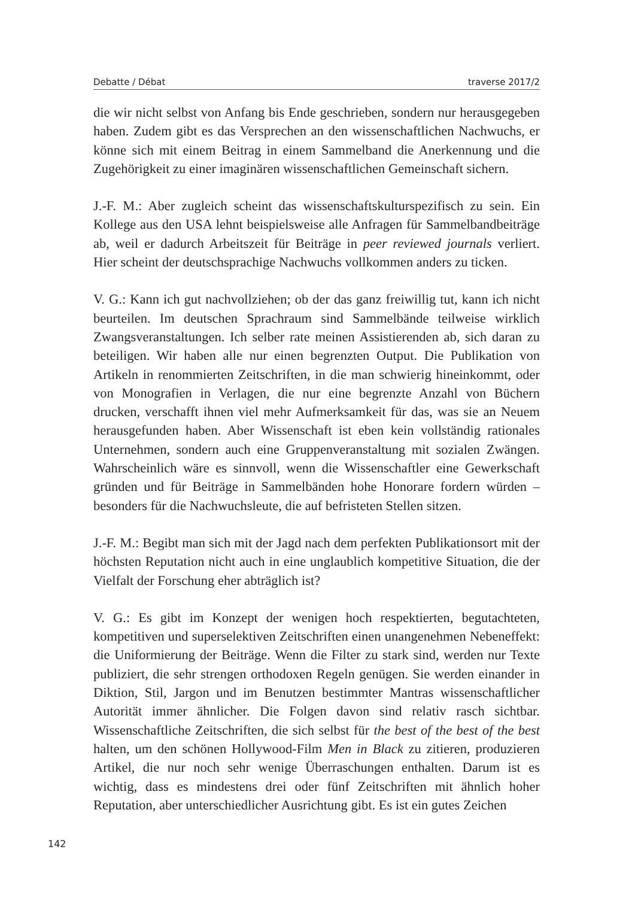Debatte / Débat traverse 2017/2
die wir nicht selbst von Anfang bis Ende geschrieben, sondern nur herausgegeben haben. Zudem gibt es das Versprechen an den wissenschaftlichen Nachwuchs, er könne sich mit einem Beitrag in einem Sammelband die Anerkennung und die Zugehörigkeit zu einer imaginären wissenschaftlichen Gemeinschaft sichern.
J.-F. M.: Aber zugleich scheint das wissenschaftskulturspezifisch zu sein. Ein Kollege aus den USA lehnt beispielsweise alle Anfragen für Sammelbandbeiträge ab, weil er dadurch Arbeitszeit für Beiträge in peer reviewed journals verliert. Hier scheint der deutschsprachige Nachwuchs vollkommen anders zu ticken.
V. G.: Kann ich gut nachvollziehen; ob der das ganz freiwillig tut, kann ich nicht beurteilen. Im deutschen Sprachraum sind Sammelbände teilweise wirklich Zwangsveranstaltungen. Ich selber rate meinen Assistierenden ab, sich daran zu beteiligen. Wir haben alle nur einen begrenzten Output. Die Publikation von Artikeln in renommierten Zeitschriften, in die man schwierig hineinkommt, oder von Monografien in Verlagen, die nur eine begrenzte Anzahl von Büchern drucken, verschafft ihnen viel mehr Aufmerksamkeit für das, was sie an Neuem herausgefunden haben. Aber Wissenschaft ist eben kein vollständig rationales Unternehmen, sondern auch eine Gruppenveranstaltung mit sozialen Zwängen. Wahrscheinlich wäre es sinnvoll, wenn die Wissenschaftler eine Gewerkschaft gründen und für Beiträge in Sammelbänden hohe Honorare fordern würden – besonders für die Nachwuchsleute, die auf befristeten Stellen sitzen.
J.-F. M.: Begibt man sich mit der Jagd nach dem perfekten Publikationsort mit der höchsten Reputation nicht auch in eine unglaublich kompetitive Situation, die der Vielfalt der Forschung eher abträglich ist?
V. G.: Es gibt im Konzept der wenigen hoch respektierten, begutachteten, kompetitiven und superselektiven Zeitschriften einen unangenehmen Nebeneffekt: die Uniformierung der Beiträge. Wenn die Filter zu stark sind, werden nur Texte publiziert, die sehr strengen orthodoxen Regeln genügen. Sie werden einander in Diktion, Stil, Jargon und im Benutzen bestimmter Mantras wissenschaftlicher Autorität immer ähnlicher. Die Folgen davon sind relativ rasch sichtbar. Wissenschaftliche Zeitschriften, die sich selbst für the best of the best of the best halten, um den schönen Hollywood-Film Men in Black zu zitieren, produzieren Artikel, die nur noch sehr wenige Überraschungen enthalten. Darum ist es wichtig, dass es mindestens drei oder fünf Zeitschriften mit ähnlich hoher Reputation, aber unterschiedlicher Ausrichtung gibt. Es ist ein gutes Zeichen
142